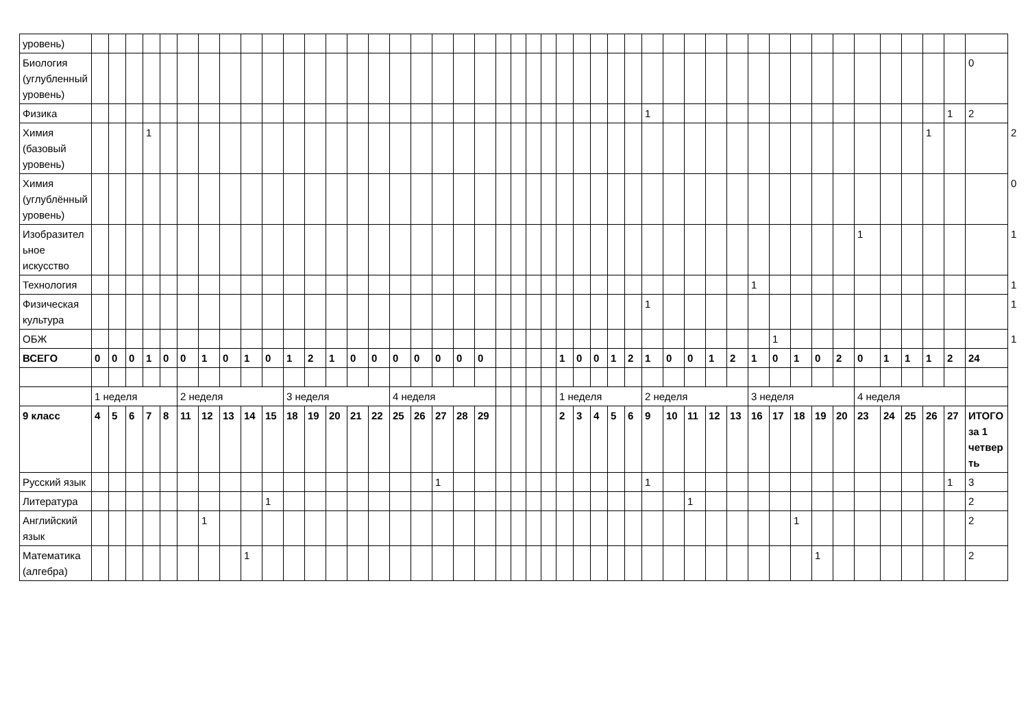| уровень) | | | | | | | | | | | | | | | | | | | | | | | | | | | | | | | | | | | | | | | | | | | | | | |
| Биология (углубленный уровень) | | | | | | | | | | | | | | | | | | | | | | | | | | | | | | | | | | | | | | | | | | | | | 0 | |
| Физика | | | | | | | | | | | | | | | | | | | | | | | | | | | | | | 1 | | | | | | | | | | | | | | 1 | 2 | |
| Химия (базовый уровень) | | | | 1 | | | | | | | | | | | | | | | | | | | | | | | | | | | | | | | | | | | | | | | 1 | | | 2 |
| Химия (углублённый уровень) | | | | | | | | | | | | | | | | | | | | | | | | | | | | | | | | | | | | | | | | | | | | | | 0 |
| Изобразительное искусство | | | | | | | | | | | | | | | | | | | | | | | | | | | | | | | | | | | | | | | | 1 | | | | | | 1 |
| Технология | | | | | | | | | | | | | | | | | | | | | | | | | | | | | | | | | | | 1 | | | | | | | | | | | 1 |
| Физическая культура | | | | | | | | | | | | | | | | | | | | | | | | | | | | | | 1 | | | | | | | | | | | | | | | | 1 |
| ОБЖ | | | | | | | | | | | | | | | | | | | | | | | | | | | | | | | | | | | | 1 | | | | | | | | | | 1 |
| ВСЕГО | 0 | 0 | 0 | 1 | 0 | 0 | 1 | 0 | 1 | 0 | 1 | 2 | 1 | 0 | 0 | 0 | 0 | 0 | 0 | 0 | | | | | 1 | 0 | 0 | 1 | 2 | 1 | 0 | 0 | 1 | 2 | 1 | 0 | 1 | 0 | 2 | 0 | 1 | 1 | 1 | 2 | 24 | |
| | 1 неделя | | | | | 2 неделя | | | | | 3 неделя | | | | | 4 неделя | | | | | | | | | 1 неделя | | | | | 2 неделя | | | | | 3 неделя | | | | | 4 неделя | | | | | | |
| 9 класс | 4 | 5 | 6 | 7 | 8 | 11 | 12 | 13 | 14 | 15 | 18 | 19 | 20 | 21 | 22 | 25 | 26 | 27 | 28 | 29 | | | | | 2 | 3 | 4 | 5 | 6 | 9 | 10 | 11 | 12 | 13 | 16 | 17 | 18 | 19 | 20 | 23 | 24 | 25 | 26 | 27 | ИТОГО за 1 четверть | |
| Русский язык | | | | | | | | | | | | | | | | | | 1 | | | | | | | | | | | | 1 | | | | | | | | | | | | | | 1 | 3 | |
| Литература | | | | | | | | | | 1 | | | | | | | | | | | | | | | | | | | | | | 1 | | | | | | | | | | | | | 2 | |
| Английский язык | | | | | | | 1 | | | | | | | | | | | | | | | | | | | | | | | | | | | | | | 1 | | | | | | | | 2 | |
| Математика (алгебра) | | | | | | | | | 1 | | | | | | | | | | | | | | | | | | | | | | | | | | | | | 1 | | | | | | | 2 | |